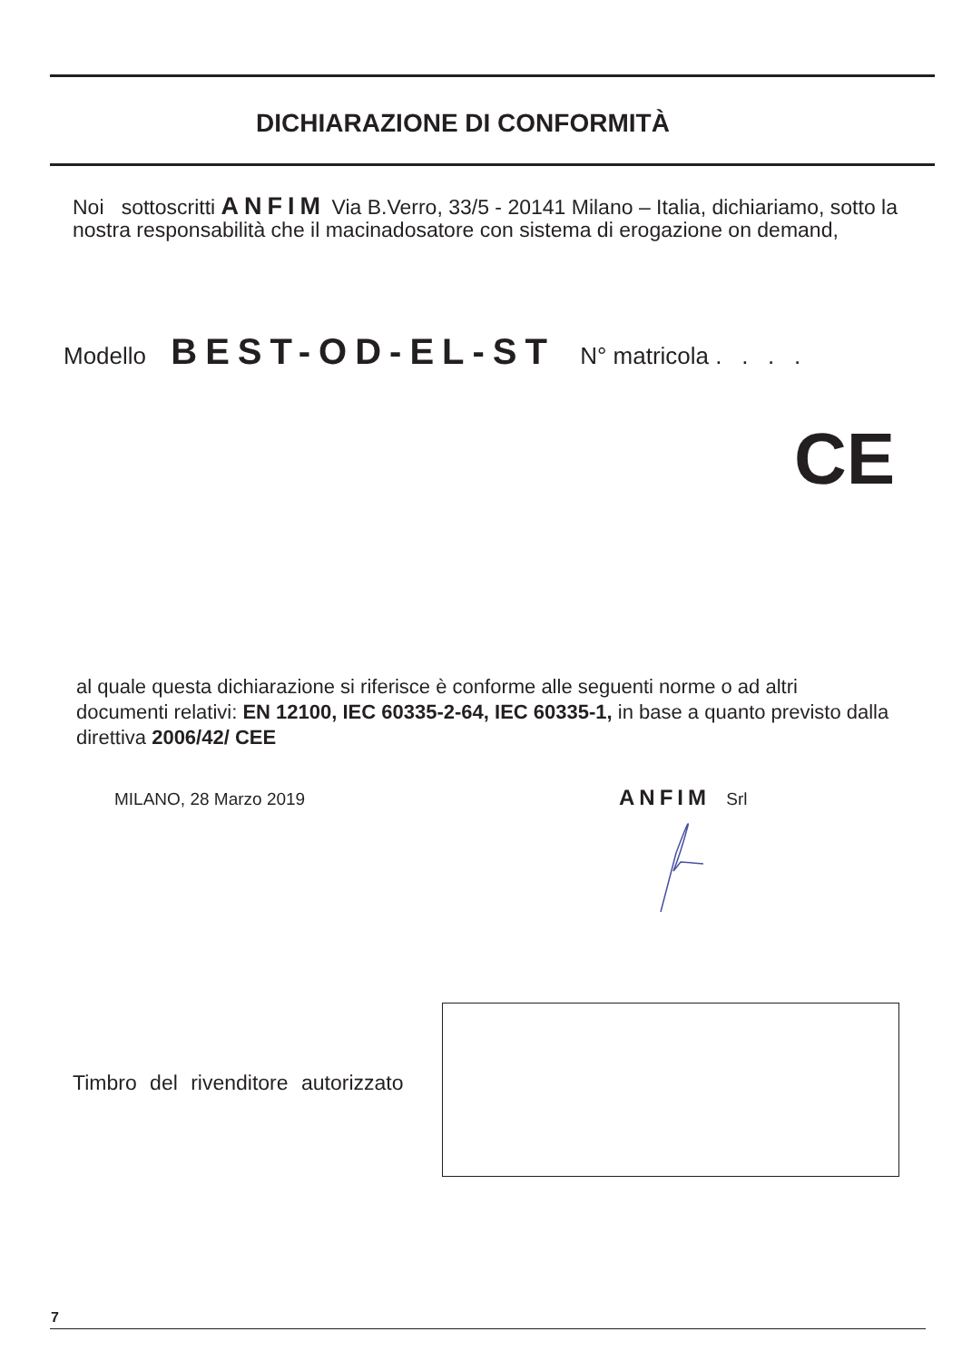DICHIARAZIONE DI CONFORMITÀ
Noi sottoscritti ANFIM Via B.Verro, 33/5 - 20141 Milano – Italia, dichiariamo, sotto la nostra responsabilità che il macinadosatore con sistema di erogazione on demand,
Modello BEST-OD-EL-ST N° matricola . . . .
CE
al quale questa dichiarazione si riferisce è conforme alle seguenti norme o ad altri documenti relativi: EN 12100, IEC 60335-2-64, IEC 60335-1, in base a quanto previsto dalla direttiva 2006/42/ CEE
MILANO, 28 Marzo 2019 ANFIM Srl
Timbro del rivenditore autorizzato
7